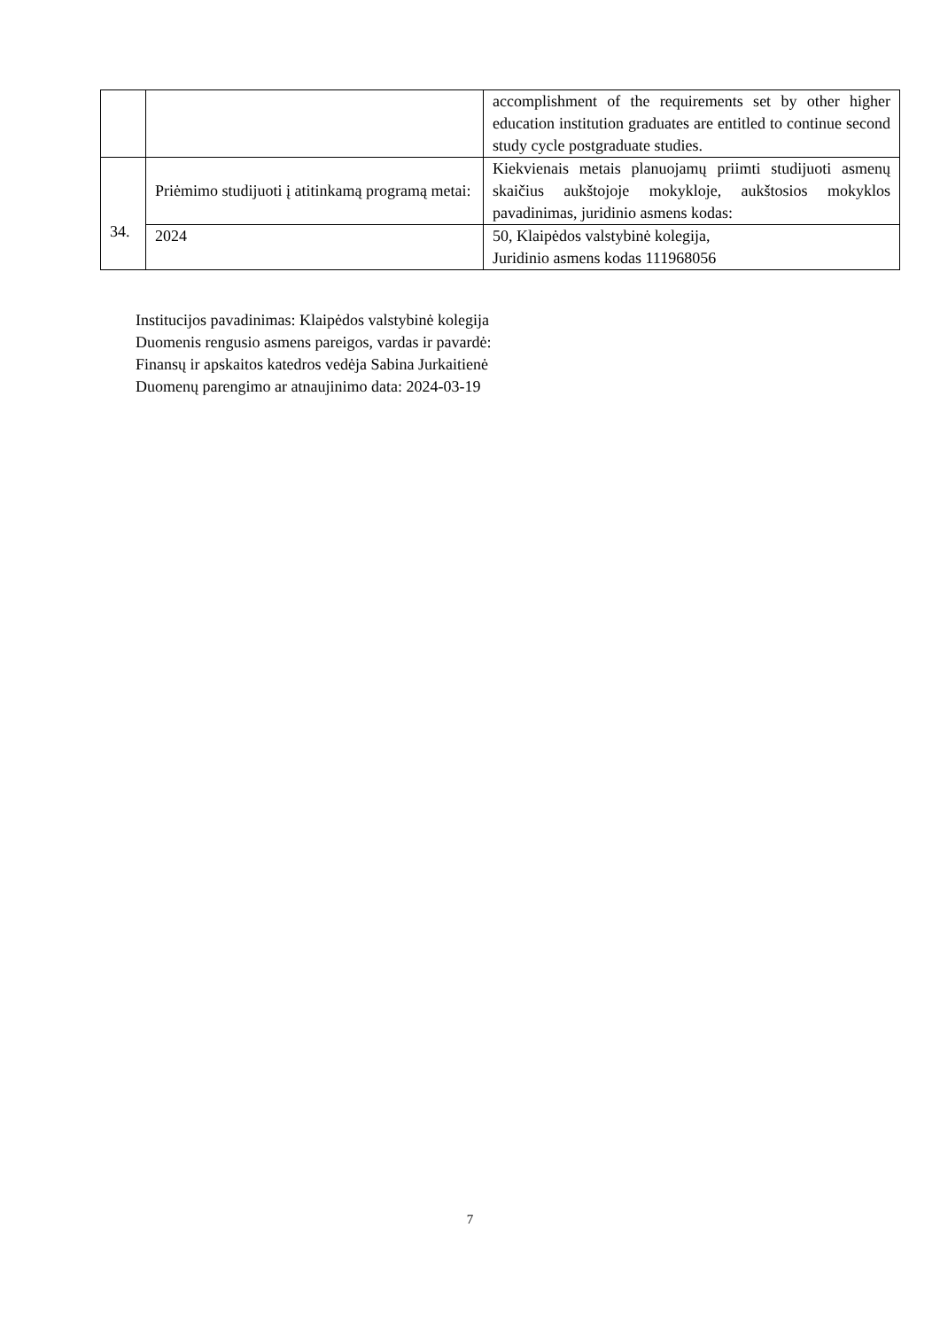| | | accomplishment of the requirements set by other higher education institution graduates are entitled to continue second study cycle postgraduate studies. |
| 34. | Priėmimo studijuoti į atitinkamą programą metai: | Kiekvienais metais planuojamų priimti studijuoti asmenų skaičius aukštojoje mokykloje, aukštosios mokyklos pavadinimas, juridinio asmens kodas: |
| | 2024 | 50, Klaipėdos valstybinė kolegija, Juridinio asmens kodas 111968056 |
Institucijos pavadinimas: Klaipėdos valstybinė kolegija
Duomenis rengusio asmens pareigos, vardas ir pavardė:
Finansų ir apskaitos katedros vedėja Sabina Jurkaitienė
Duomenų parengimo ar atnaujinimo data: 2024-03-19
7